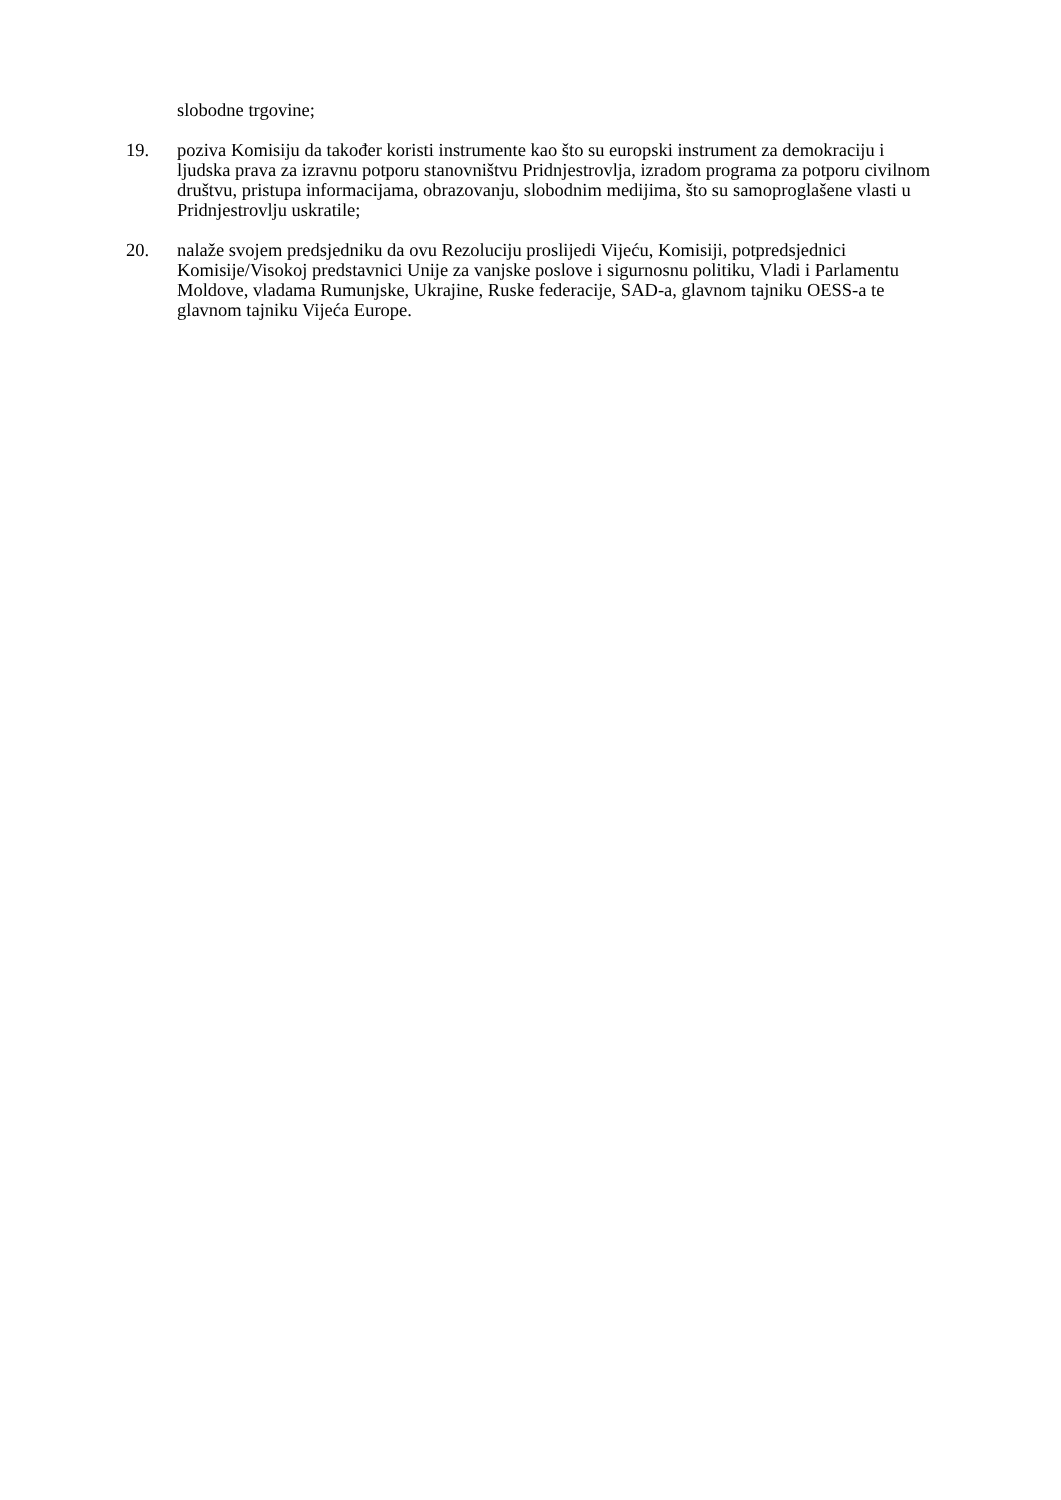slobodne trgovine;
19. poziva Komisiju da također koristi instrumente kao što su europski instrument za demokraciju i ljudska prava za izravnu potporu stanovništvu Pridnjestrovlja, izradom programa za potporu civilnom društvu, pristupa informacijama, obrazovanju, slobodnim medijima, što su samoproglašene vlasti u Pridnjestrovlju uskratile;
20. nalaže svojem predsjedniku da ovu Rezoluciju proslijedi Vijeću, Komisiji, potpredsjednici Komisije/Visokoj predstavnici Unije za vanjske poslove i sigurnosnu politiku, Vladi i Parlamentu Moldove, vladama Rumunjske, Ukrajine, Ruske federacije, SAD-a, glavnom tajniku OESS-a te glavnom tajniku Vijeća Europe.